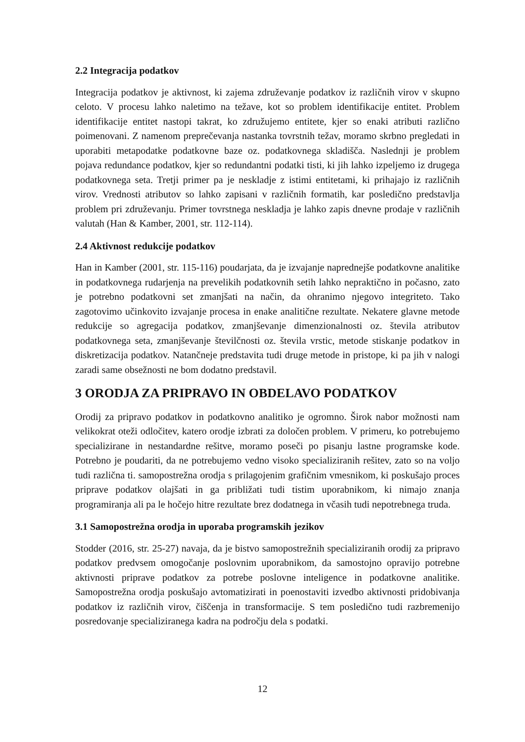2.2 Integracija podatkov
Integracija podatkov je aktivnost, ki zajema združevanje podatkov iz različnih virov v skupno celoto. V procesu lahko naletimo na težave, kot so problem identifikacije entitet. Problem identifikacije entitet nastopi takrat, ko združujemo entitete, kjer so enaki atributi različno poimenovani. Z namenom preprečevanja nastanka tovrstnih težav, moramo skrbno pregledati in uporabiti metapodatke podatkovne baze oz. podatkovnega skladišča. Naslednji je problem pojava redundance podatkov, kjer so redundantni podatki tisti, ki jih lahko izpeljemo iz drugega podatkovnega seta. Tretji primer pa je neskladje z istimi entitetami, ki prihajajo iz različnih virov. Vrednosti atributov so lahko zapisani v različnih formatih, kar posledično predstavlja problem pri združevanju. Primer tovrstnega neskladja je lahko zapis dnevne prodaje v različnih valutah (Han & Kamber, 2001, str. 112-114).
2.4 Aktivnost redukcije podatkov
Han in Kamber (2001, str. 115-116) poudarjata, da je izvajanje naprednejše podatkovne analitike in podatkovnega rudarjenja na prevelikih podatkovnih setih lahko nepraktično in počasno, zato je potrebno podatkovni set zmanjšati na način, da ohranimo njegovo integriteto. Tako zagotovimo učinkovito izvajanje procesa in enake analitične rezultate. Nekatere glavne metode redukcije so agregacija podatkov, zmanjševanje dimenzionalnosti oz. števila atributov podatkovnega seta, zmanjševanje številčnosti oz. števila vrstic, metode stiskanje podatkov in diskretizacija podatkov. Natančneje predstavita tudi druge metode in pristope, ki pa jih v nalogi zaradi same obsežnosti ne bom dodatno predstavil.
3 ORODJA ZA PRIPRAVO IN OBDELAVO PODATKOV
Orodij za pripravo podatkov in podatkovno analitiko je ogromno. Širok nabor možnosti nam velikokrat oteži odločitev, katero orodje izbrati za določen problem. V primeru, ko potrebujemo specializirane in nestandardne rešitve, moramo poseči po pisanju lastne programske kode. Potrebno je poudariti, da ne potrebujemo vedno visoko specializiranih rešitev, zato so na voljo tudi različna ti. samopostrežna orodja s prilagojenim grafičnim vmesnikom, ki poskušajo proces priprave podatkov olajšati in ga približati tudi tistim uporabnikom, ki nimajo znanja programiranja ali pa le hočejo hitre rezultate brez dodatnega in včasih tudi nepotrebnega truda.
3.1 Samopostrežna orodja in uporaba programskih jezikov
Stodder (2016, str. 25-27) navaja, da je bistvo samopostrežnih specializiranih orodij za pripravo podatkov predvsem omogočanje poslovnim uporabnikom, da samostojno opravijo potrebne aktivnosti priprave podatkov za potrebe poslovne inteligence in podatkovne analitike. Samopostrežna orodja poskušajo avtomatizirati in poenostaviti izvedbo aktivnosti pridobivanja podatkov iz različnih virov, čiščenja in transformacije. S tem posledično tudi razbremenijo posredovanje specializiranega kadra na področju dela s podatki.
12